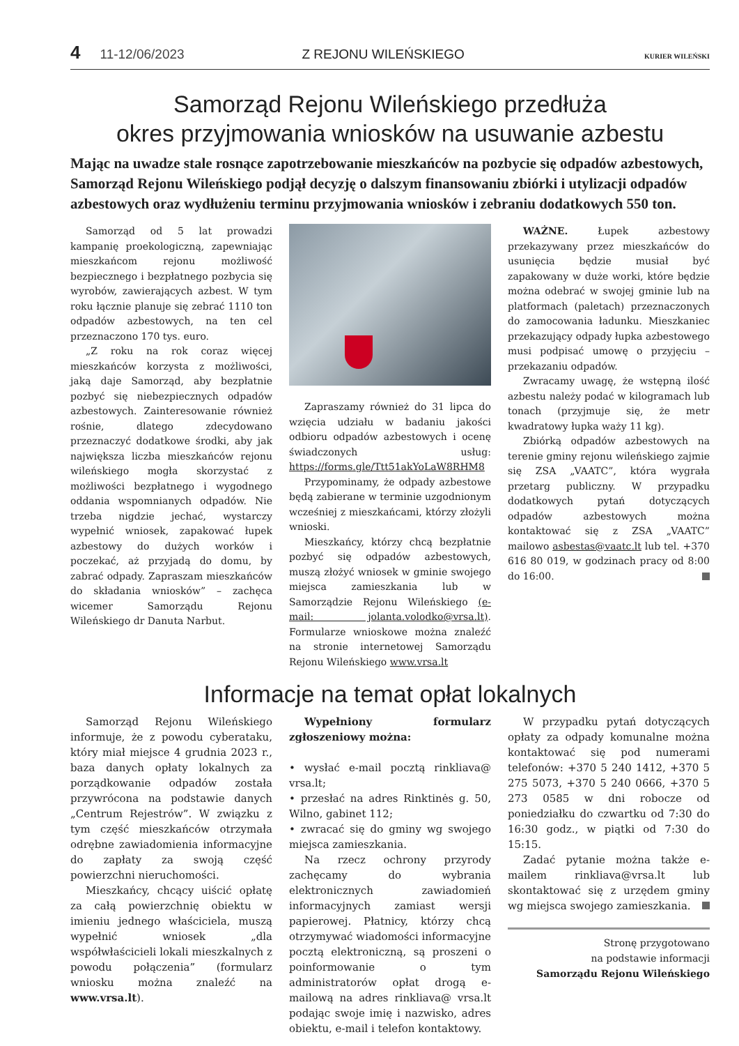4 11-12/06/2023 Z REJONU WILEŃSKIEGO KURIER WILEŃSKI
Samorząd Rejonu Wileńskiego przedłuża
okres przyjmowania wniosków na usuwanie azbestu
Mając na uwadze stale rosnące zapotrzebowanie mieszkańców na pozbycie się odpadów azbestowych, Samorząd Rejonu Wileńskiego podjął decyzję o dalszym finansowaniu zbiórki i utylizacji odpadów azbestowych oraz wydłużeniu terminu przyjmowania wniosków i zebraniu dodatkowych 550 ton.
Samorząd od 5 lat prowadzi kampanię proekologiczną, zapewniając mieszkańcom rejonu możliwość bezpiecznego i bezpłatnego pozbycia się wyrobów, zawierających azbest. W tym roku łącznie planuje się zebrać 1110 ton odpadów azbestowych, na ten cel przeznaczono 170 tys. euro.
„Z roku na rok coraz więcej mieszkańców korzysta z możliwości, jaką daje Samorząd, aby bezpłatnie pozbyć się niebezpiecznych odpadów azbestowych. Zainteresowanie również rośnie, dlatego zdecydowano przeznaczyć dodatkowe środki, aby jak największa liczba mieszkańców rejonu wileńskiego mogła skorzystać z możliwości bezpłatnego i wygodnego oddania wspomnianych odpadów. Nie trzeba nigdzie jechać, wystarczy wypełnić wniosek, zapakować łupek azbestowy do dużych worków i poczekać, aż przyjadą do domu, by zabrać odpady. Zapraszam mieszkańców do składania wniosków” – zachęca wicemer Samorządu Rejonu Wileńskiego dr Danuta Narbut.
Zapraszamy również do 31 lipca do wzięcia udziału w badaniu jakości odbioru odpadów azbestowych i ocenę świadczonych usług: https://forms.gle/Ttt51akYoLaW8RHM8
Przypominamy, że odpady azbestowe będą zabierane w terminie uzgodnionym wcześniej z mieszkańcami, którzy złożyli wnioski.
Mieszkańcy, którzy chcą bezpłatnie pozbyć się odpadów azbestowych, muszą złożyć wniosek w gminie swojego miejsca zamieszkania lub w Samorządzie Rejonu Wileńskiego (e-mail: jolanta.volodko@vrsa.lt). Formularze wnioskowe można znaleźć na stronie internetowej Samorządu Rejonu Wileńskiego www.vrsa.lt
WAŻNE. Łupek azbestowy przekazywany przez mieszkańców do usunięcia będzie musiał być zapakowany w duże worki, które będzie można odebrać w swojej gminie lub na platformach (paletach) przeznaczonych do zamocowania ładunku. Mieszkaniec przekazujący odpady łupka azbestowego musi podpisać umowę o przyjęciu – przekazaniu odpadów.
Zwracamy uwagę, że wstępną ilość azbestu należy podać w kilogramach lub tonach (przyjmuje się, że metr kwadratowy łupka waży 11 kg).
Zbiórką odpadów azbestowych na terenie gminy rejonu wileńskiego zajmie się ZSA „VAATC”, która wygrała przetarg publiczny. W przypadku dodatkowych pytań dotyczących odpadów azbestowych można kontaktować się z ZSA „VAATC” mailowo asbestas@vaatc.lt lub tel. +370 616 80 019, w godzinach pracy od 8:00 do 16:00.
Informacje na temat opłat lokalnych
Samorząd Rejonu Wileńskiego informuje, że z powodu cyberataku, który miał miejsce 4 grudnia 2023 r., baza danych opłaty lokalnych za porządkowanie odpadów została przywrócona na podstawie danych „Centrum Rejestrów”. W związku z tym część mieszkańców otrzymała odrębne zawiadomienia informacyjne do zapłaty za swoją część powierzchni nieruchomości.
Mieszkańcy, chcący uiścić opłatę za całą powierzchnię obiektu w imieniu jednego właściciela, muszą wypełnić wniosek „dla współwłaścicieli lokali mieszkalnych z powodu połączenia” (formularz wniosku można znaleźć na www.vrsa.lt).
Wypełniony formularz zgłoszeniowy można:
• wysłać e-mail pocztą rinkliava@ vrsa.lt;
• przesłać na adres Rinktinės g. 50, Wilno, gabinet 112;
• zwracać się do gminy wg swojego miejsca zamieszkania.
Na rzecz ochrony przyrody zachęcamy do wybrania elektronicznych zawiadomień informacyjnych zamiast wersji papierowej. Płatnicy, którzy chcą otrzymywać wiadomości informacyjne pocztą elektroniczną, są proszeni o poinformowanie o tym administratorów opłat drogą e-mailową na adres rinkliava@ vrsa.lt podając swoje imię i nazwisko, adres obiektu, e-mail i telefon kontaktowy.
W przypadku pytań dotyczących opłaty za odpady komunalne można kontaktować się pod numerami telefonów: +370 5 240 1412, +370 5 275 5073, +370 5 240 0666, +370 5 273 0585 w dni robocze od poniedziałku do czwartku od 7:30 do 16:30 godz., w piątki od 7:30 do 15:15.
Zadać pytanie można także e-mailem rinkliava@vrsa.lt lub skontaktować się z urzędem gminy wg miejsca swojego zamieszkania.
Stronę przygotowano
na podstawie informacji
Samorządu Rejonu Wileńskiego